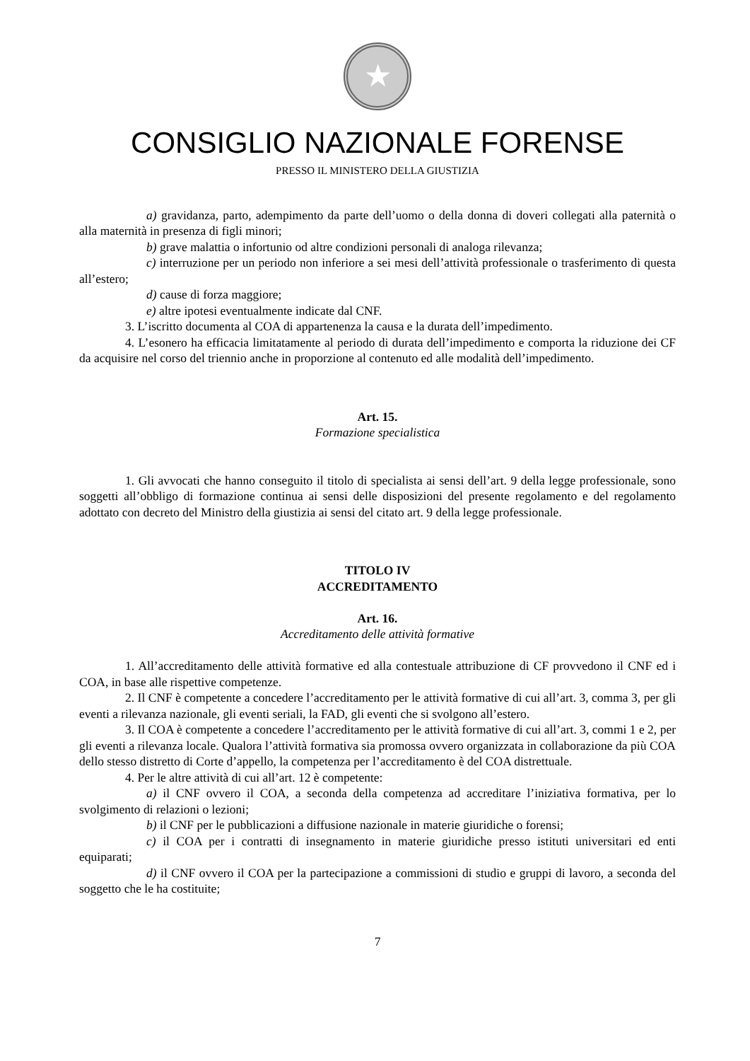★
CONSIGLIO NAZIONALE FORENSE
PRESSO IL MINISTERO DELLA GIUSTIZIA
a) gravidanza, parto, adempimento da parte dell’uomo o della donna di doveri collegati alla paternità o alla maternità in presenza di figli minori;
b) grave malattia o infortunio od altre condizioni personali di analoga rilevanza;
c) interruzione per un periodo non inferiore a sei mesi dell’attività professionale o trasferimento di questa all’estero;
d) cause di forza maggiore;
e) altre ipotesi eventualmente indicate dal CNF.
3. L’iscritto documenta al COA di appartenenza la causa e la durata dell’impedimento.
4. L’esonero ha efficacia limitatamente al periodo di durata dell’impedimento e comporta la riduzione dei CF da acquisire nel corso del triennio anche in proporzione al contenuto ed alle modalità dell’impedimento.
Art. 15.
Formazione specialistica
1. Gli avvocati che hanno conseguito il titolo di specialista ai sensi dell’art. 9 della legge professionale, sono soggetti all’obbligo di formazione continua ai sensi delle disposizioni del presente regolamento e del regolamento adottato con decreto del Ministro della giustizia ai sensi del citato art. 9 della legge professionale.
TITOLO IV
ACCREDITAMENTO
Art. 16.
Accreditamento delle attività formative
1. All’accreditamento delle attività formative ed alla contestuale attribuzione di CF provvedono il CNF ed i COA, in base alle rispettive competenze.
2. Il CNF è competente a concedere l’accreditamento per le attività formative di cui all’art. 3, comma 3, per gli eventi a rilevanza nazionale, gli eventi seriali, la FAD, gli eventi che si svolgono all’estero.
3. Il COA è competente a concedere l’accreditamento per le attività formative di cui all’art. 3, commi 1 e 2, per gli eventi a rilevanza locale. Qualora l’attività formativa sia promossa ovvero organizzata in collaborazione da più COA dello stesso distretto di Corte d’appello, la competenza per l’accreditamento è del COA distrettuale.
4. Per le altre attività di cui all’art. 12 è competente:
a) il CNF ovvero il COA, a seconda della competenza ad accreditare l’iniziativa formativa, per lo svolgimento di relazioni o lezioni;
b) il CNF per le pubblicazioni a diffusione nazionale in materie giuridiche o forensi;
c) il COA per i contratti di insegnamento in materie giuridiche presso istituti universitari ed enti equiparati;
d) il CNF ovvero il COA per la partecipazione a commissioni di studio e gruppi di lavoro, a seconda del soggetto che le ha costituite;
7